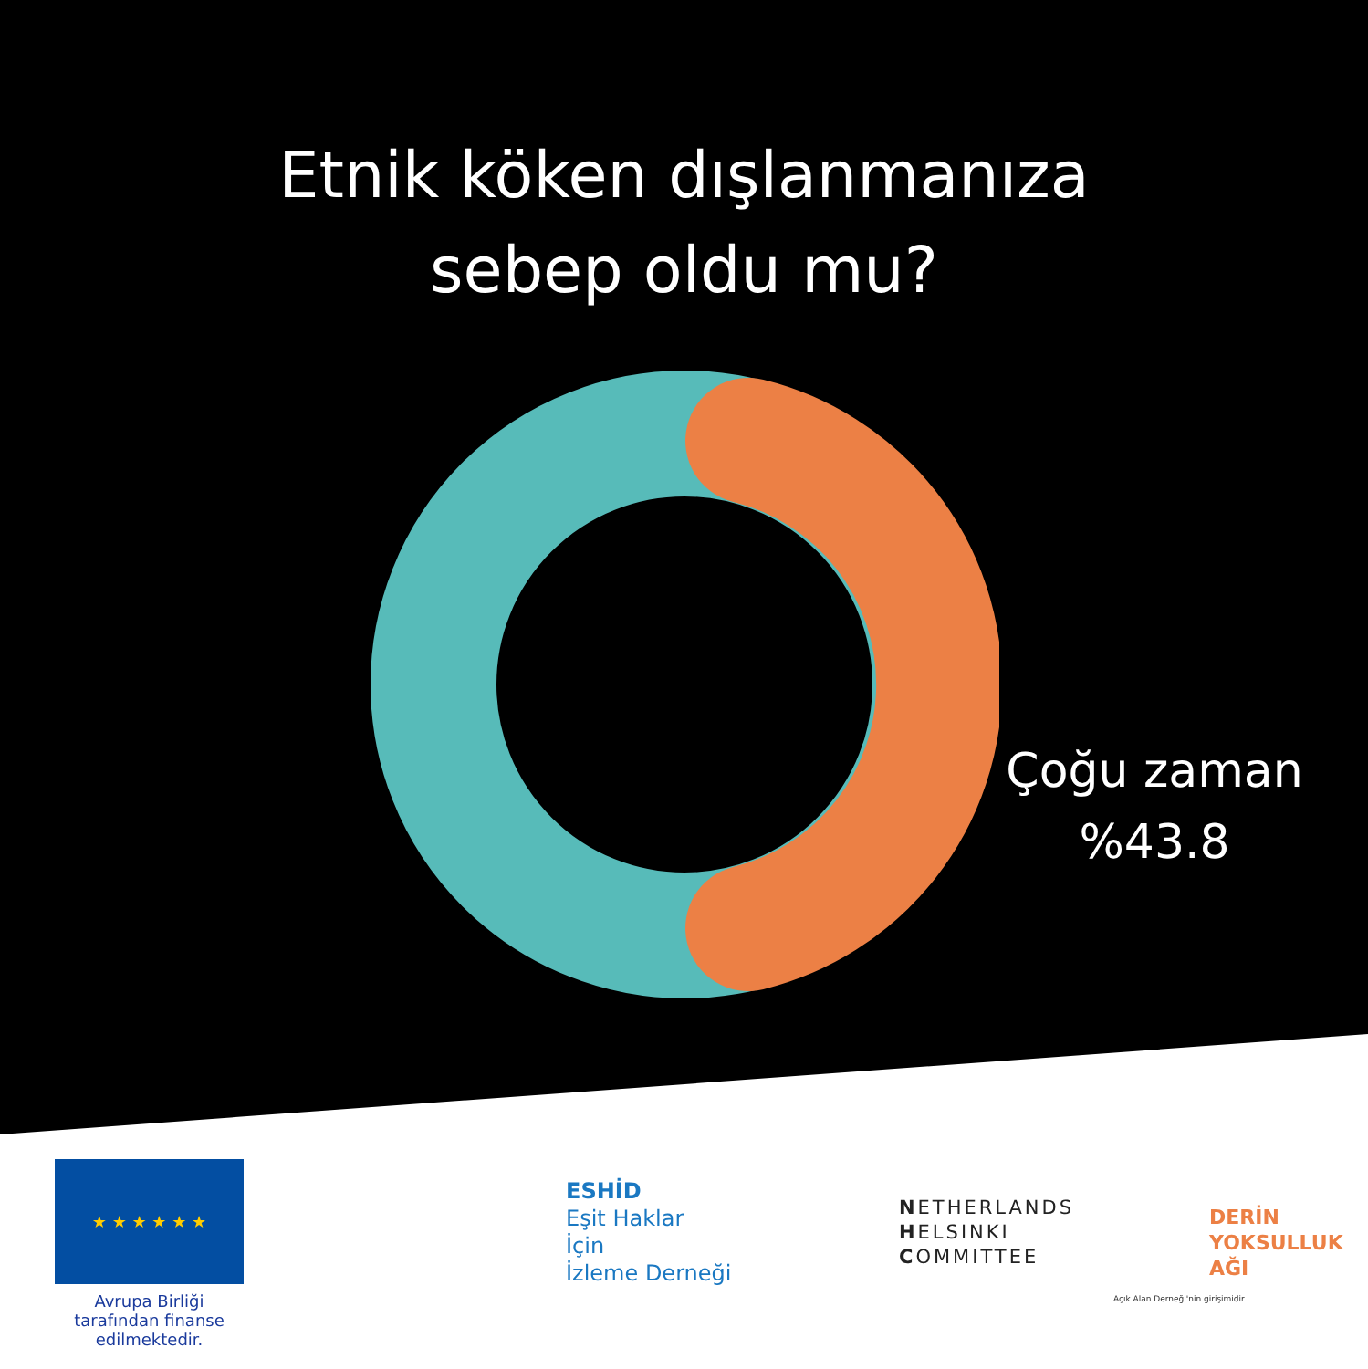Etnik köken dışlanmanıza
sebep oldu mu?
Çoğu zaman
%43.8
★ ★ ★ ★ ★ ★
Avrupa Birliği tarafından finanse edilmektedir.
ESHİD
Eşit Haklar
İçin
İzleme Derneği
NETHERLANDS
HELSINKI
COMMITTEE
DERİN
YOKSULLUK
AĞI
Açık Alan Derneği'nin girişimidir.